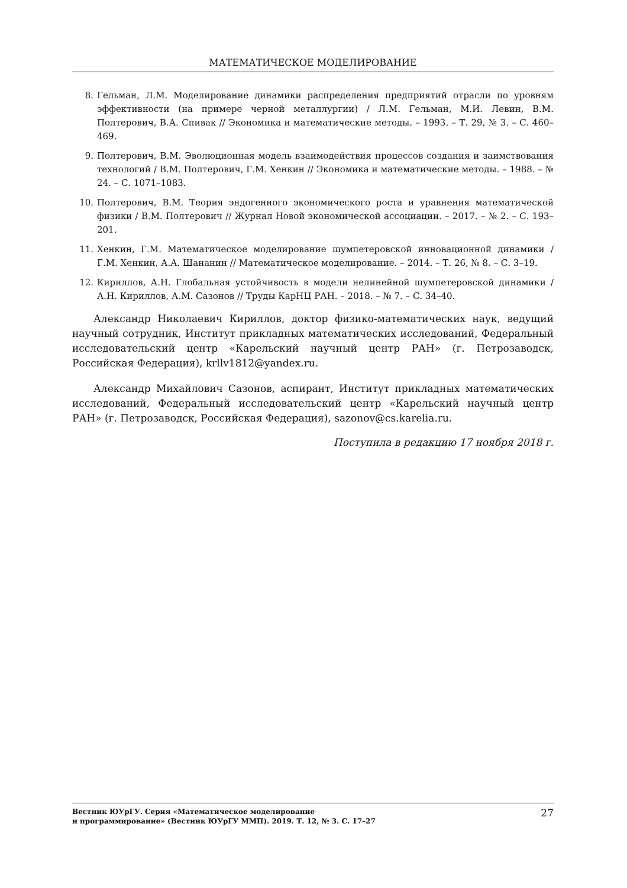МАТЕМАТИЧЕСКОЕ МОДЕЛИРОВАНИЕ
8. Гельман, Л.М. Моделирование динамики распределения предприятий отрасли по уровням эффективности (на примере черной металлургии) / Л.М. Гельман, М.И. Левин, В.М. Полтерович, В.А. Спивак // Экономика и математические методы. – 1993. – Т. 29, № 3. – С. 460–469.
9. Полтерович, В.М. Эволюционная модель взаимодействия процессов создания и заимствования технологий / В.М. Полтерович, Г.М. Хенкин // Экономика и математические методы. – 1988. – № 24. – С. 1071–1083.
10. Полтерович, В.М. Теория эндогенного экономического роста и уравнения математической физики / В.М. Полтерович // Журнал Новой экономической ассоциации. – 2017. – № 2. – С. 193–201.
11. Хенкин, Г.М. Математическое моделирование шумпетеровской инновационной динамики / Г.М. Хенкин, А.А. Шананин // Математическое моделирование. – 2014. – Т. 26, № 8. – С. 3–19.
12. Кириллов, А.Н. Глобальная устойчивость в модели нелинейной шумпетеровской динамики / А.Н. Кириллов, А.М. Сазонов // Труды КарНЦ РАН. – 2018. – № 7. – С. 34–40.
Александр Николаевич Кириллов, доктор физико-математических наук, ведущий научный сотрудник, Институт прикладных математических исследований, Федеральный исследовательский центр «Карельский научный центр РАН» (г. Петрозаводск, Российская Федерация), krllv1812@yandex.ru.
Александр Михайлович Сазонов, аспирант, Институт прикладных математических исследований, Федеральный исследовательский центр «Карельский научный центр РАН» (г. Петрозаводск, Российская Федерация), sazonov@cs.karelia.ru.
Поступила в редакцию 17 ноября 2018 г.
Вестник ЮУрГУ. Серия «Математическое моделирование
и программирование» (Вестник ЮУрГУ ММП). 2019. Т. 12, № 3. С. 17–27
27